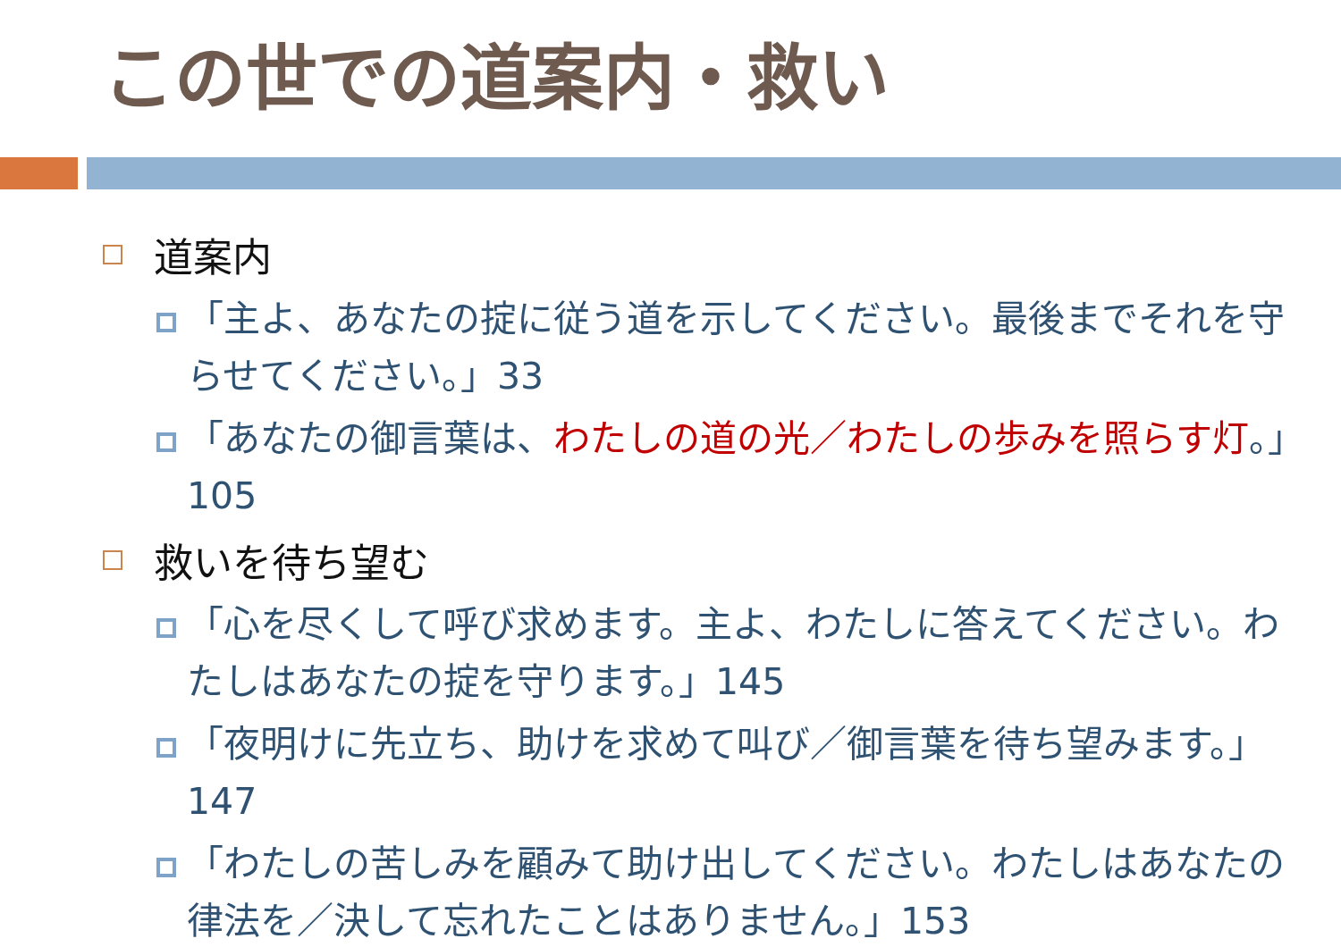この世での道案内・救い
道案内
「主よ、あなたの掟に従う道を示してください。最後までそれを守らせてください。」33
「あなたの御言葉は、わたしの道の光／わたしの歩みを照らす灯。」105
救いを待ち望む
「心を尽くして呼び求めます。主よ、わたしに答えてください。わたしはあなたの掟を守ります。」145
「夜明けに先立ち、助けを求めて叫び／御言葉を待ち望みます。」147
「わたしの苦しみを顧みて助け出してください。わたしはあなたの律法を／決して忘れたことはありません。」153